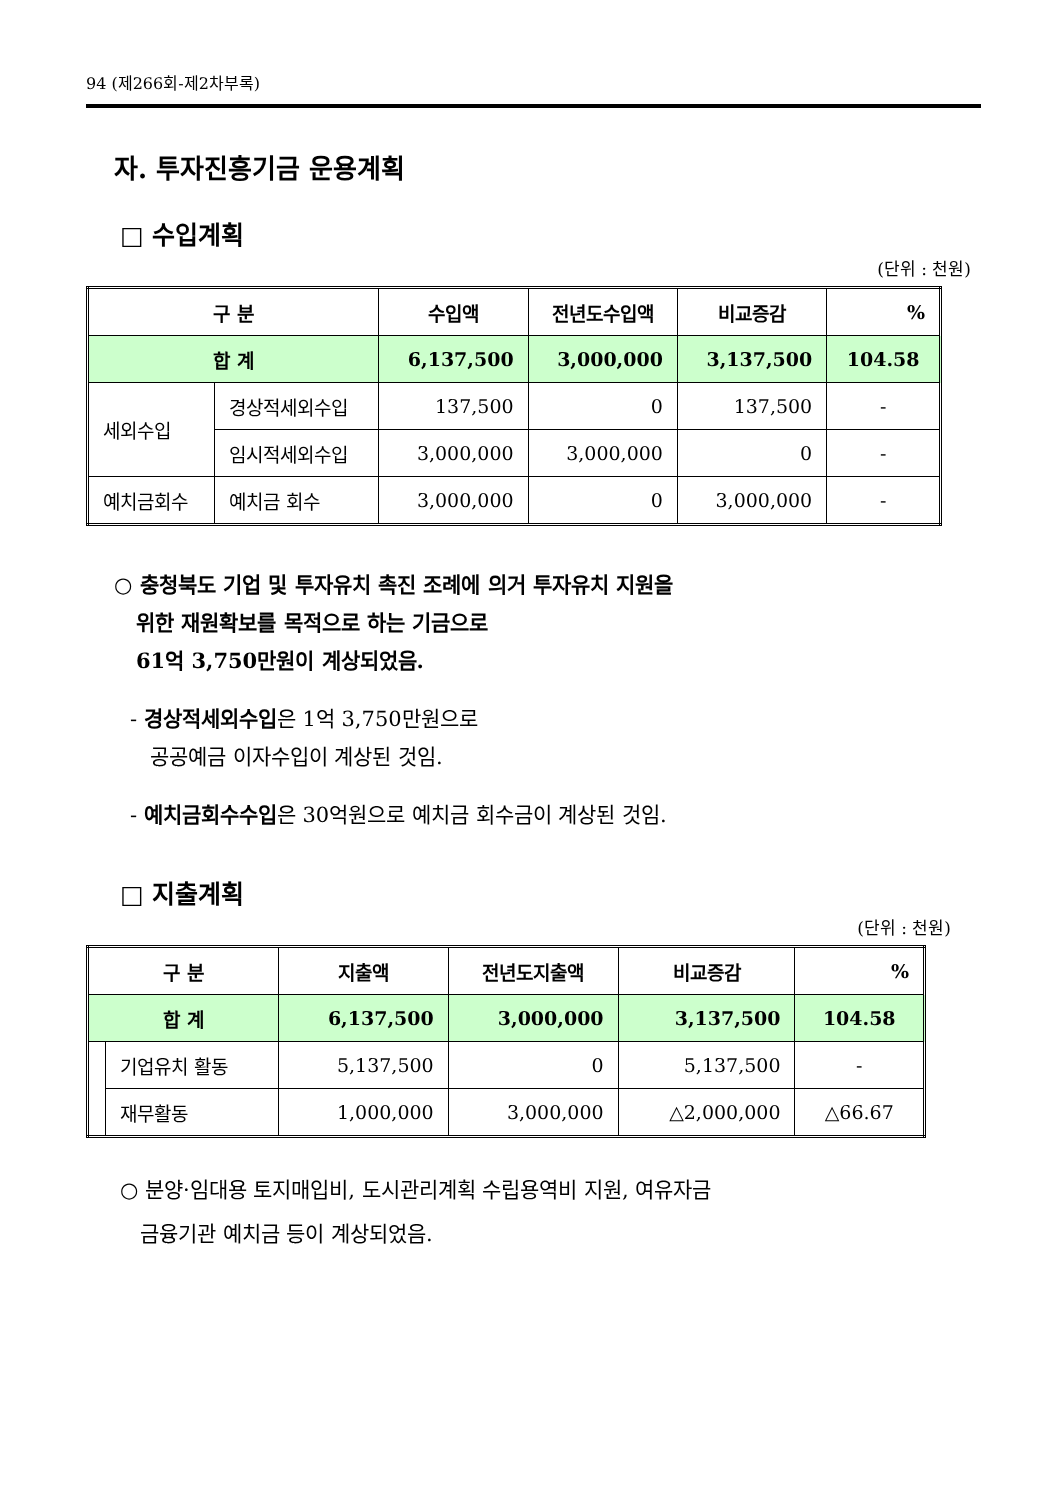94 (제266회-제2차부록)
자. 투자진흥기금 운용계획
□ 수입계획
(단위 : 천원)
| 구 분 | | 수입액 | 전년도수입액 | 비교증감 | % |
| --- | --- | --- | --- | --- | --- |
| 합 계 | | 6,137,500 | 3,000,000 | 3,137,500 | 104.58 |
| 세외수입 | 경상적세외수입 | 137,500 | 0 | 137,500 | - |
| | 임시적세외수입 | 3,000,000 | 3,000,000 | 0 | - |
| 예치금회수 | 예치금 회수 | 3,000,000 | 0 | 3,000,000 | - |
○ 충청북도 기업 및 투자유치 촉진 조례에 의거 투자유치 지원을
위한 재원확보를 목적으로 하는 기금으로
61억 3,750만원이 계상되었음.
- 경상적세외수입은 1억 3,750만원으로
공공예금 이자수입이 계상된 것임.
- 예치금회수수입은 30억원으로 예치금 회수금이 계상된 것임.
□ 지출계획
(단위 : 천원)
| 구 분 | | 지출액 | 전년도지출액 | 비교증감 | % |
| --- | --- | --- | --- | --- | --- |
| 합 계 | | 6,137,500 | 3,000,000 | 3,137,500 | 104.58 |
| | 기업유치 활동 | 5,137,500 | 0 | 5,137,500 | - |
| | 재무활동 | 1,000,000 | 3,000,000 | △2,000,000 | △66.67 |
○ 분양·임대용 토지매입비, 도시관리계획 수립용역비 지원, 여유자금
금융기관 예치금 등이 계상되었음.